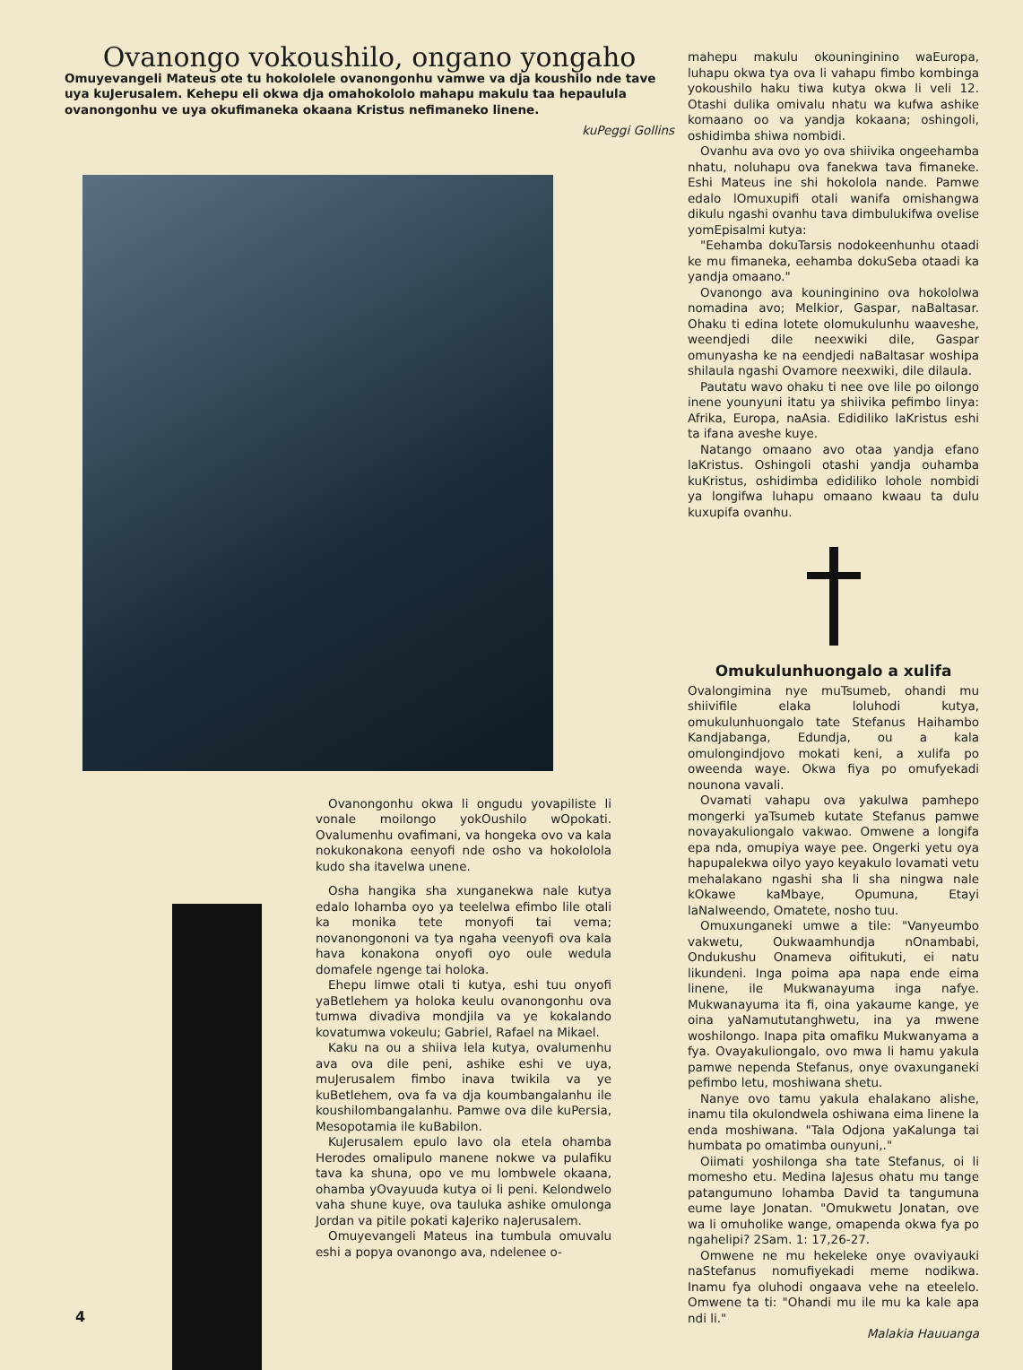Ovanongo vokoushilo, ongano yongaho
Omuyevangeli Mateus ote tu hokololele ovanongonhu vamwe va dja koushilo nde tave uya kuJerusalem. Kehepu eli okwa dja omahokololo mahapu makulu taa hepaulula ovanongonhu ve uya okufimaneka okaana Kristus nefimaneko linene.
kuPeggi Gollins
Ovanongonhu okwa li ongudu yovapiliste li vonale moilongo yokOushilo wOpokati. Ovalumenhu ovafimani, va hongeka ovo va kala nokukonakona eenyofi nde osho va hokololola kudo sha itavelwa unene.
Osha hangika sha xunganekwa nale kutya edalo lohamba oyo ya teelelwa efimbo lile otali ka monika tete monyofi tai vema; novanongononi va tya ngaha veenyofi ova kala hava konakona onyofi oyo oule wedula domafele ngenge tai holoka.
Ehepu limwe otali ti kutya, eshi tuu onyofi yaBetlehem ya holoka keulu ovanongonhu ova tumwa divadiva mondjila va ye kokalando kovatumwa vokeulu; Gabriel, Rafael na Mikael.
Kaku na ou a shiiva lela kutya, ovalumenhu ava ova dile peni, ashike eshi ve uya, muJerusalem fimbo inava twikila va ye kuBetlehem, ova fa va dja koumbangalanhu ile koushilombangalanhu. Pamwe ova dile kuPersia, Mesopotamia ile kuBabilon.
KuJerusalem epulo lavo ola etela ohamba Herodes omalipulo manene nokwe va pulafiku tava ka shuna, opo ve mu lombwele okaana, ohamba yOvayuuda kutya oi li peni. Kelondwelo vaha shune kuye, ova tauluka ashike omulonga Jordan va pitile pokati kaJeriko naJerusalem.
Omuyevangeli Mateus ina tumbula omuvalu eshi a popya ovanongo ava, ndelenee o-
mahepu makulu okouninginino waEuropa, luhapu okwa tya ova li vahapu fimbo kombinga yokoushilo haku tiwa kutya okwa li veli 12. Otashi dulika omivalu nhatu wa kufwa ashike komaano oo va yandja kokaana; oshingoli, oshidimba shiwa nombidi.
Ovanhu ava ovo yo ova shiivika ongeehamba nhatu, noluhapu ova fanekwa tava fimaneke. Eshi Mateus ine shi hokolola nande. Pamwe edalo lOmuxupifi otali wanifa omishangwa dikulu ngashi ovanhu tava dimbulukifwa ovelise yomEpisalmi kutya:
"Eehamba dokuTarsis nodokeenhunhu otaadi ke mu fimaneka, eehamba dokuSeba otaadi ka yandja omaano."
Ovanongo ava kouninginino ova hokololwa nomadina avo; Melkior, Gaspar, naBaltasar. Ohaku ti edina lotete olomukulunhu waaveshe, weendjedi dile neexwiki dile, Gaspar omunyasha ke na eendjedi naBaltasar woshipa shilaula ngashi Ovamore neexwiki, dile dilaula.
Pautatu wavo ohaku ti nee ove lile po oilongo inene younyuni itatu ya shiivika pefimbo linya: Afrika, Europa, naAsia. Edidiliko laKristus eshi ta ifana aveshe kuye.
Natango omaano avo otaa yandja efano laKristus. Oshingoli otashi yandja ouhamba kuKristus, oshidimba edidiliko lohole nombidi ya longifwa luhapu omaano kwaau ta dulu kuxupifa ovanhu.
Omukulunhuongalo a xulifa
Ovalongimina nye muTsumeb, ohandi mu shiivifile elaka loluhodi kutya, omukulunhuongalo tate Stefanus Haihambo Kandjabanga, Edundja, ou a kala omulongindjovo mokati keni, a xulifa po oweenda waye. Okwa fiya po omufyekadi nounona vavali.
Ovamati vahapu ova yakulwa pamhepo mongerki yaTsumeb kutate Stefanus pamwe novayakuliongalo vakwao. Omwene a longifa epa nda, omupiya waye pee. Ongerki yetu oya hapupalekwa oilyo yayo keyakulo lovamati vetu mehalakano ngashi sha li sha ningwa nale kOkawe kaMbaye, Opumuna, Etayi laNalweendo, Omatete, nosho tuu.
Omuxunganeki umwe a tile: "Vanyeumbo vakwetu, Oukwaamhundja nOnambabi, Ondukushu Onameva oifitukuti, ei natu likundeni. Inga poima apa napa ende eima linene, ile Mukwanayuma inga nafye. Mukwanayuma ita fi, oina yakaume kange, ye oina yaNamututanghwetu, ina ya mwene woshilongo. Inapa pita omafiku Mukwanyama a fya. Ovayakuliongalo, ovo mwa li hamu yakula pamwe nependa Stefanus, onye ovaxunganeki pefimbo letu, moshiwana shetu.
Nanye ovo tamu yakula ehalakano alishe, inamu tila okulondwela oshiwana eima linene la enda moshiwana. "Tala Odjona yaKalunga tai humbata po omatimba ounyuni,."
Oiimati yoshilonga sha tate Stefanus, oi li momesho etu. Medina laJesus ohatu mu tange patangumuno lohamba David ta tangumuna eume laye Jonatan. "Omukwetu Jonatan, ove wa li omuholike wange, omapenda okwa fya po ngahelipi? 2Sam. 1: 17,26-27.
Omwene ne mu hekeleke onye ovaviyauki naStefanus nomufiyekadi meme nodikwa. Inamu fya oluhodi ongaava vehe na eteelelo. Omwene ta ti: "Ohandi mu ile mu ka kale apa ndi li."
Malakia Hauuanga
4